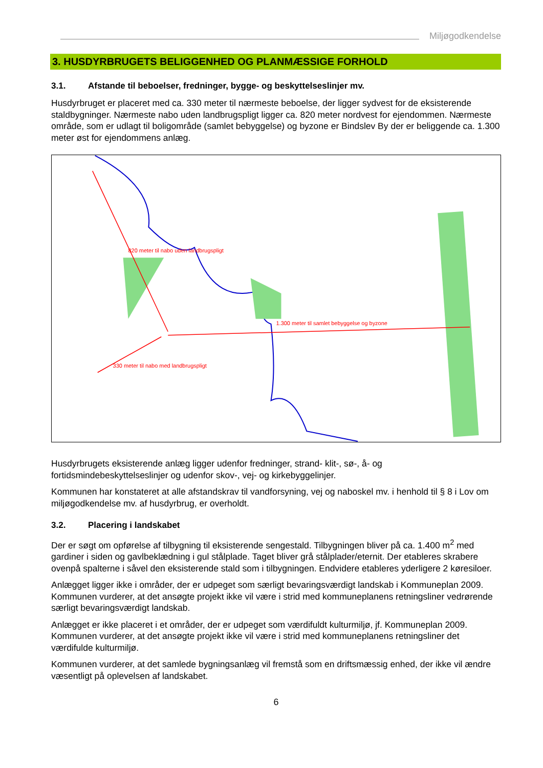Miljøgodkendelse
3. HUSDYRBRUGETS BELIGGENHED OG PLANMÆSSIGE FORHOLD
3.1. Afstande til beboelser, fredninger, bygge- og beskyttelseslinjer mv.
Husdyrbruget er placeret med ca. 330 meter til nærmeste beboelse, der ligger sydvest for de eksisterende staldbygninger. Nærmeste nabo uden landbrugspligt ligger ca. 820 meter nordvest for ejendommen. Nærmeste område, som er udlagt til boligområde (samlet bebyggelse) og byzone er Bindslev By der er beliggende ca. 1.300 meter øst for ejendommens anlæg.
820 meter til nabo uden landbrugspligt
1.300 meter til samlet bebyggelse og byzone
330 meter til nabo med landbrugspligt
Husdyrbrugets eksisterende anlæg ligger udenfor fredninger, strand- klit-, sø-, å- og fortidsmindebeskyttelseslinjer og udenfor skov-, vej- og kirkebyggelinjer.
Kommunen har konstateret at alle afstandskrav til vandforsyning, vej og naboskel mv. i henhold til § 8 i Lov om miljøgodkendelse mv. af husdyrbrug, er overholdt.
3.2. Placering i landskabet
Der er søgt om opførelse af tilbygning til eksisterende sengestald. Tilbygningen bliver på ca. 1.400 m<sup>2</sup> med gardiner i siden og gavlbeklædning i gul stålplade. Taget bliver grå stålplader/eternit. Der etableres skrabere ovenpå spalterne i såvel den eksisterende stald som i tilbygningen. Endvidere etableres yderligere 2 køresiloer.
Anlægget ligger ikke i områder, der er udpeget som særligt bevaringsværdigt landskab i Kommuneplan 2009. Kommunen vurderer, at det ansøgte projekt ikke vil være i strid med kommuneplanens retningsliner vedrørende særligt bevaringsværdigt landskab.
Anlægget er ikke placeret i et områder, der er udpeget som værdifuldt kulturmiljø, jf. Kommuneplan 2009. Kommunen vurderer, at det ansøgte projekt ikke vil være i strid med kommuneplanens retningsliner det værdifulde kulturmiljø.
Kommunen vurderer, at det samlede bygningsanlæg vil fremstå som en driftsmæssig enhed, der ikke vil ændre væsentligt på oplevelsen af landskabet.
6